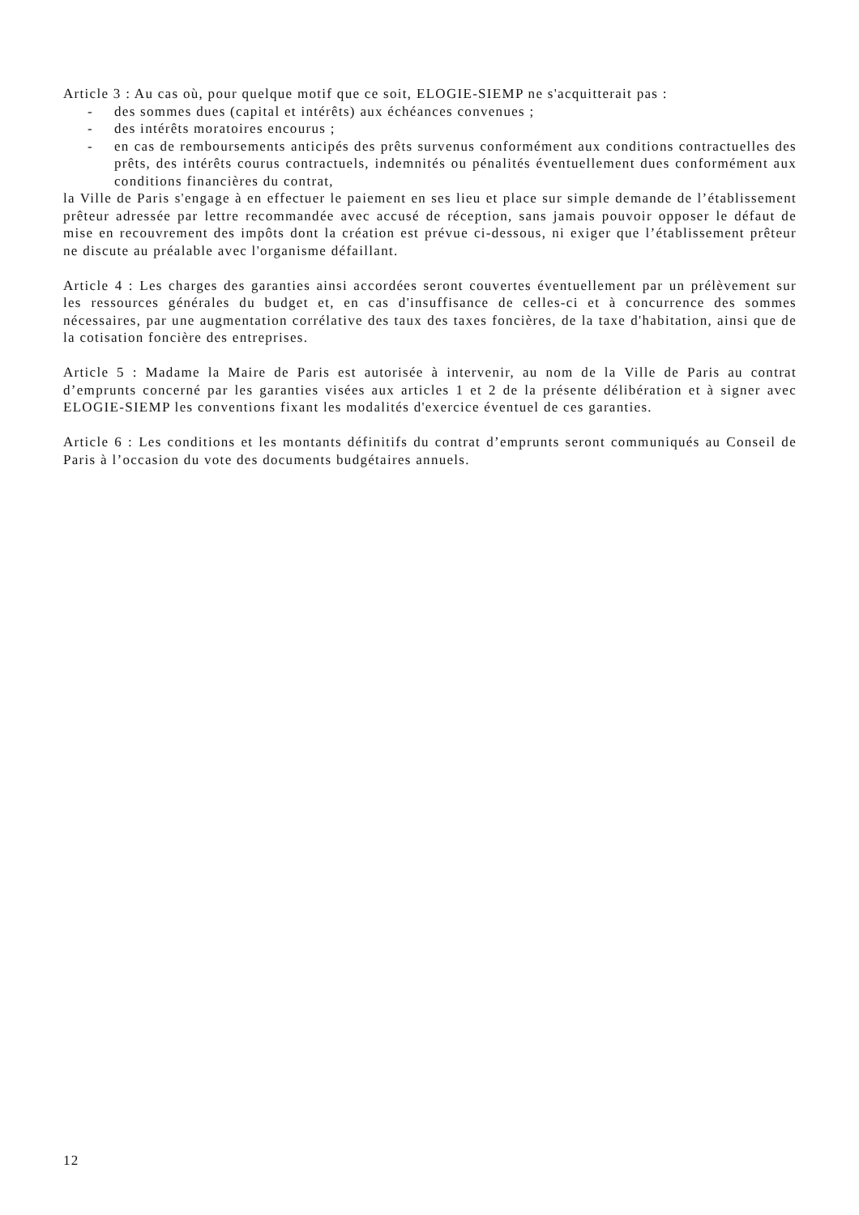Article 3 : Au cas où, pour quelque motif que ce soit, ELOGIE-SIEMP ne s'acquitterait pas :
- des sommes dues (capital et intérêts) aux échéances convenues ;
- des intérêts moratoires encourus ;
- en cas de remboursements anticipés des prêts survenus conformément aux conditions contractuelles des prêts, des intérêts courus contractuels, indemnités ou pénalités éventuellement dues conformément aux conditions financières du contrat,
la Ville de Paris s'engage à en effectuer le paiement en ses lieu et place sur simple demande de l’établissement prêteur adressée par lettre recommandée avec accusé de réception, sans jamais pouvoir opposer le défaut de mise en recouvrement des impôts dont la création est prévue ci-dessous, ni exiger que l’établissement prêteur ne discute au préalable avec l'organisme défaillant.
Article 4 : Les charges des garanties ainsi accordées seront couvertes éventuellement par un prélèvement sur les ressources générales du budget et, en cas d'insuffisance de celles-ci et à concurrence des sommes nécessaires, par une augmentation corrélative des taux des taxes foncières, de la taxe d'habitation, ainsi que de la cotisation foncière des entreprises.
Article 5 : Madame la Maire de Paris est autorisée à intervenir, au nom de la Ville de Paris au contrat d’emprunts concerné par les garanties visées aux articles 1 et 2 de la présente délibération et à signer avec ELOGIE-SIEMP les conventions fixant les modalités d'exercice éventuel de ces garanties.
Article 6 : Les conditions et les montants définitifs du contrat d’emprunts seront communiqués au Conseil de Paris à l’occasion du vote des documents budgétaires annuels.
12